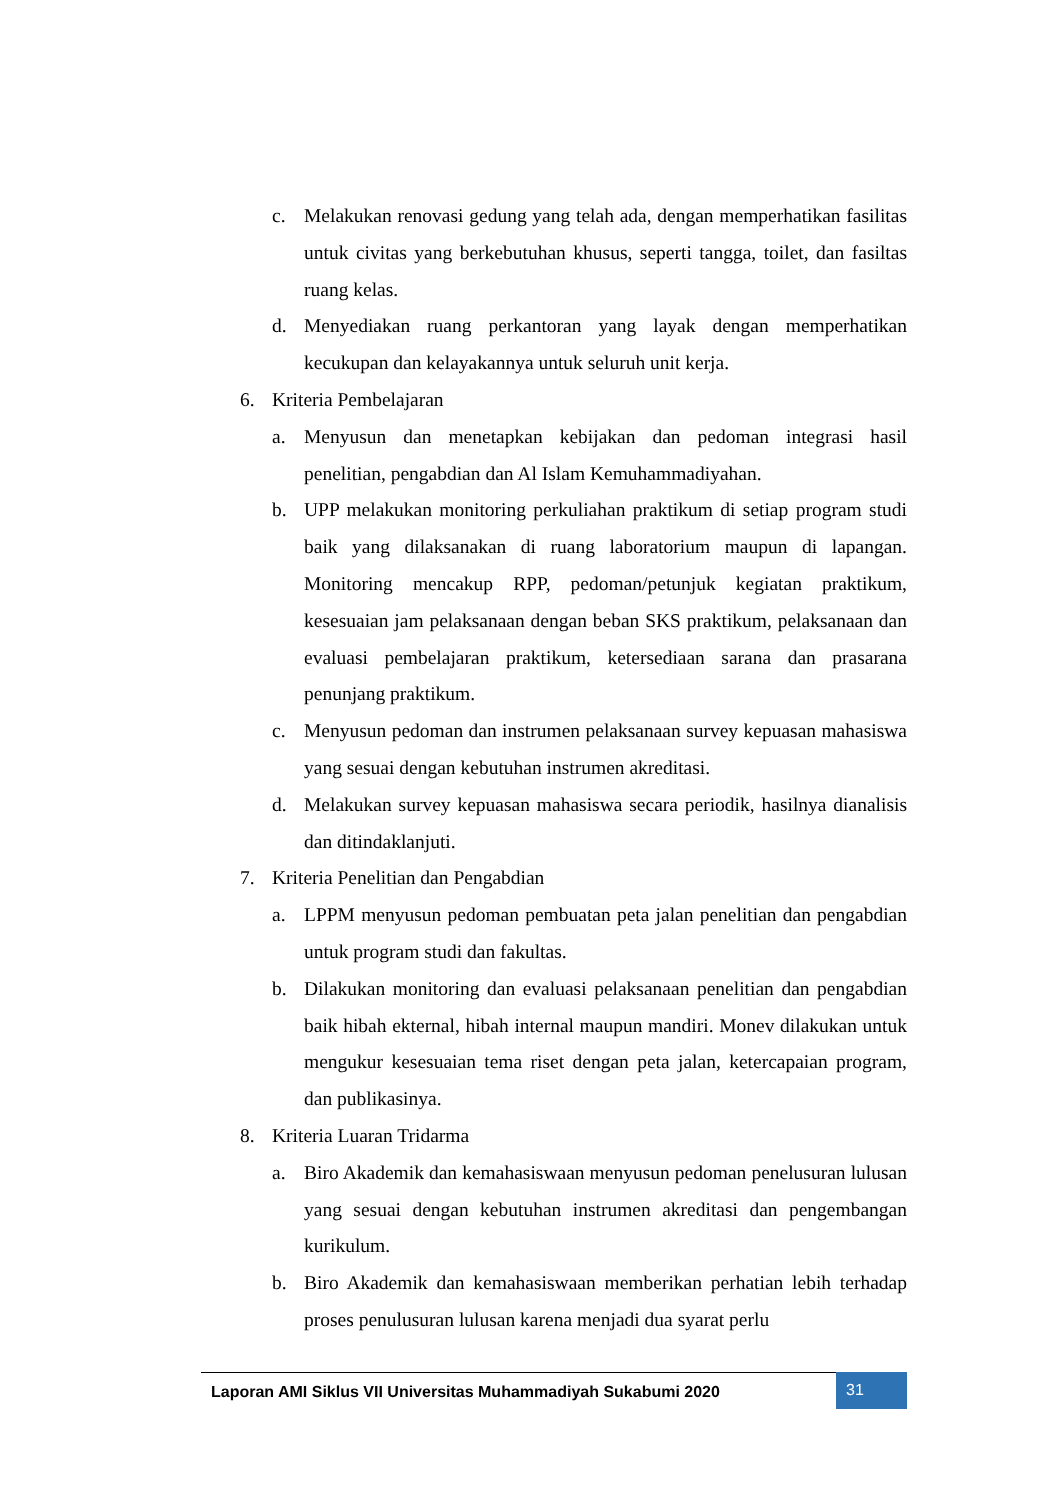c. Melakukan renovasi gedung yang telah ada, dengan memperhatikan fasilitas untuk civitas yang berkebutuhan khusus, seperti tangga, toilet, dan fasiltas ruang kelas.
d. Menyediakan ruang perkantoran yang layak dengan memperhatikan kecukupan dan kelayakannya untuk seluruh unit kerja.
6. Kriteria Pembelajaran
a. Menyusun dan menetapkan kebijakan dan pedoman integrasi hasil penelitian, pengabdian dan Al Islam Kemuhammadiyahan.
b. UPP melakukan monitoring perkuliahan praktikum di setiap program studi baik yang dilaksanakan di ruang laboratorium maupun di lapangan. Monitoring mencakup RPP, pedoman/petunjuk kegiatan praktikum, kesesuaian jam pelaksanaan dengan beban SKS praktikum, pelaksanaan dan evaluasi pembelajaran praktikum, ketersediaan sarana dan prasarana penunjang praktikum.
c. Menyusun pedoman dan instrumen pelaksanaan survey kepuasan mahasiswa yang sesuai dengan kebutuhan instrumen akreditasi.
d. Melakukan survey kepuasan mahasiswa secara periodik, hasilnya dianalisis dan ditindaklanjuti.
7. Kriteria Penelitian dan Pengabdian
a. LPPM menyusun pedoman pembuatan peta jalan penelitian dan pengabdian untuk program studi dan fakultas.
b. Dilakukan monitoring dan evaluasi pelaksanaan penelitian dan pengabdian baik hibah ekternal, hibah internal maupun mandiri. Monev dilakukan untuk mengukur kesesuaian tema riset dengan peta jalan, ketercapaian program, dan publikasinya.
8. Kriteria Luaran Tridarma
a. Biro Akademik dan kemahasiswaan menyusun pedoman penelusuran lulusan yang sesuai dengan kebutuhan instrumen akreditasi dan pengembangan kurikulum.
b. Biro Akademik dan kemahasiswaan memberikan perhatian lebih terhadap proses penulusuran lulusan karena menjadi dua syarat perlu
Laporan AMI Siklus VII Universitas Muhammadiyah Sukabumi 2020
31